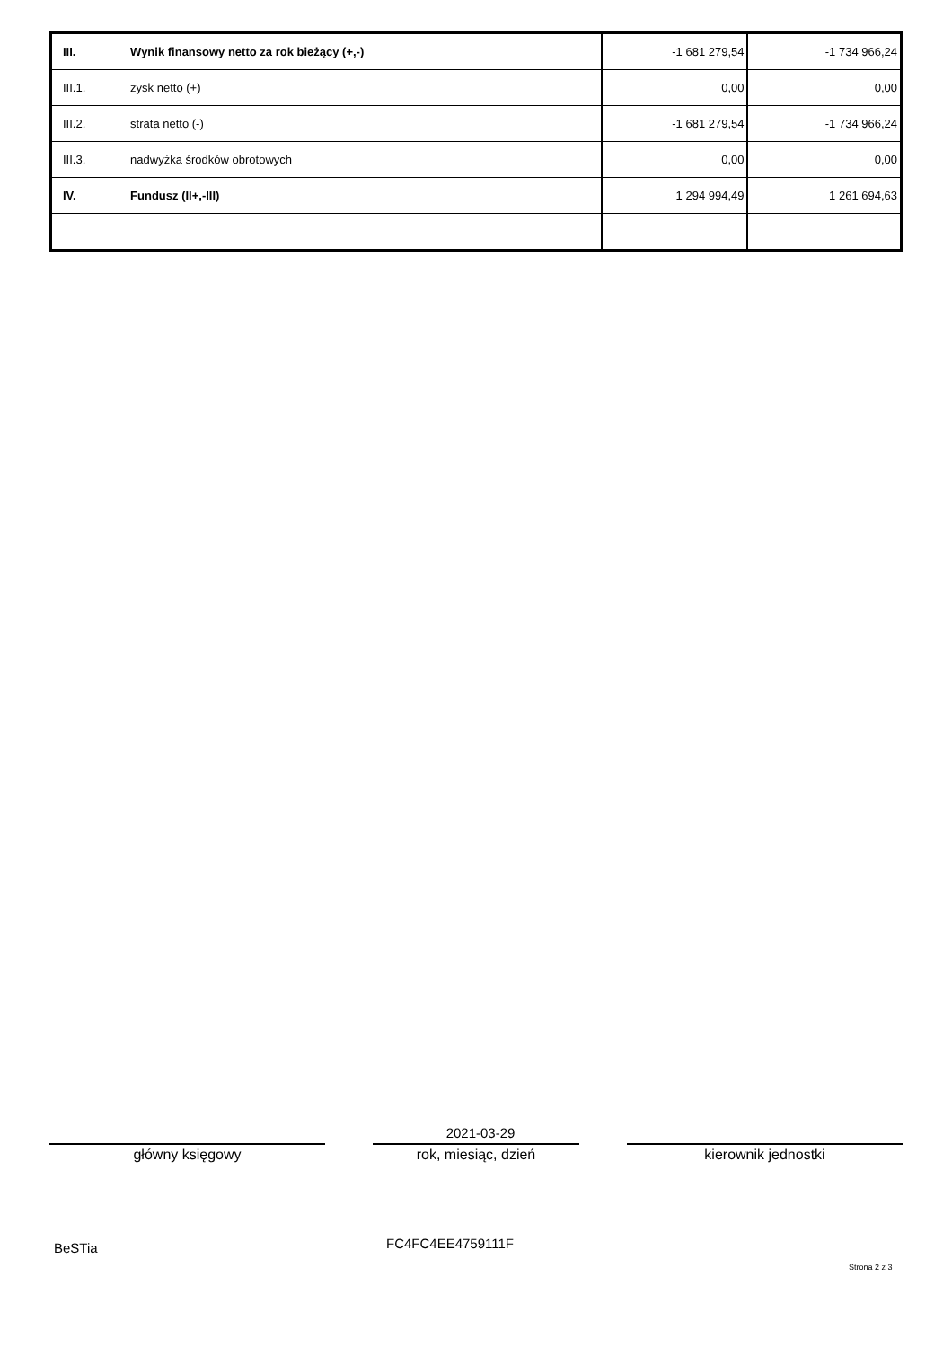| III. | Wynik finansowy netto za rok bieżący (+,-) | -1 681 279,54 | -1 734 966,24 |
| III.1. | zysk netto (+) | 0,00 | 0,00 |
| III.2. | strata netto (-) | -1 681 279,54 | -1 734 966,24 |
| III.3. | nadwyżka środków obrotowych | 0,00 | 0,00 |
| IV. | Fundusz (II+,-III) | 1 294 994,49 | 1 261 694,63 |
2021-03-29
główny księgowy rok, miesiąc, dzień kierownik jednostki
BeSTia FC4FC4EE4759111F
Strona 2 z 3